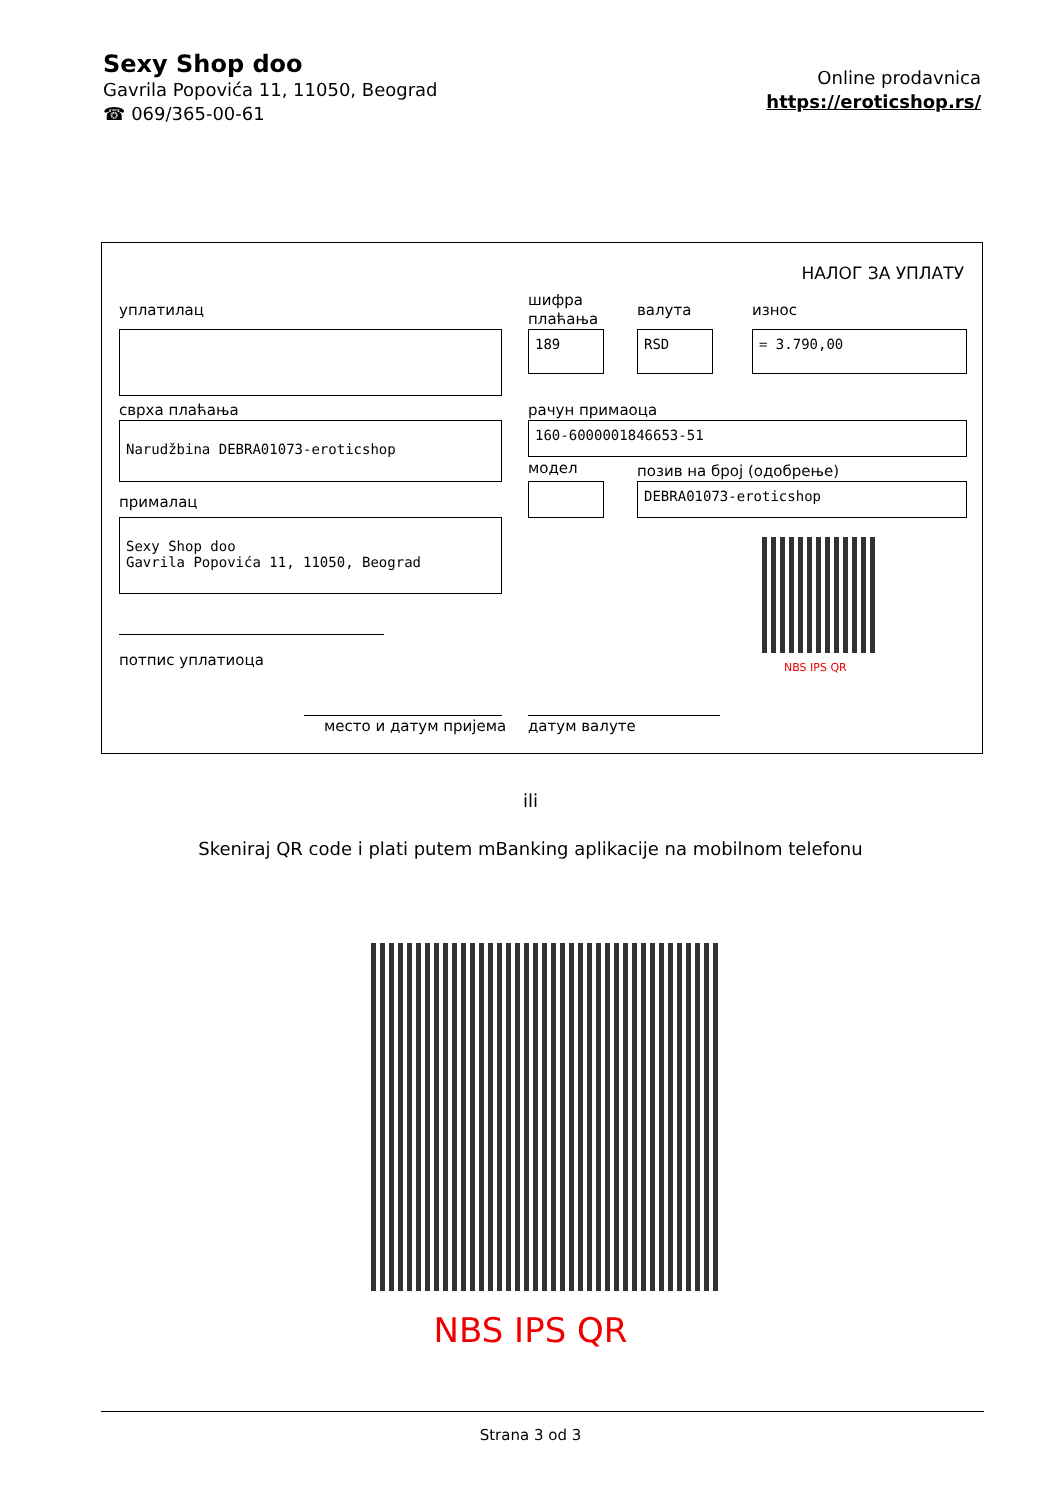Sexy Shop doo
Gavrila Popovića 11, 11050, Beograd
☎ 069/365-00-61
Online prodavnica
https://eroticshop.rs/
НАЛОГ ЗА УПЛАТУ
уплатилац
шифра
плаћања
валута износ
189 RSD = 3.790,00
сврха плаћања рачун примаоца
Narudžbina DEBRA01073-eroticshop 160-6000001846653-51
модел позив на број (одобрење)
DEBRA01073-eroticshop
прималац
Sexy Shop doo
Gavrila Popovića 11, 11050, Beograd
NBS IPS QR
потпис уплатиоца
место и датум пријема датум валуте
ili
Skeniraj QR code i plati putem mBanking aplikacije na mobilnom telefonu
NBS IPS QR
Strana 3 od 3